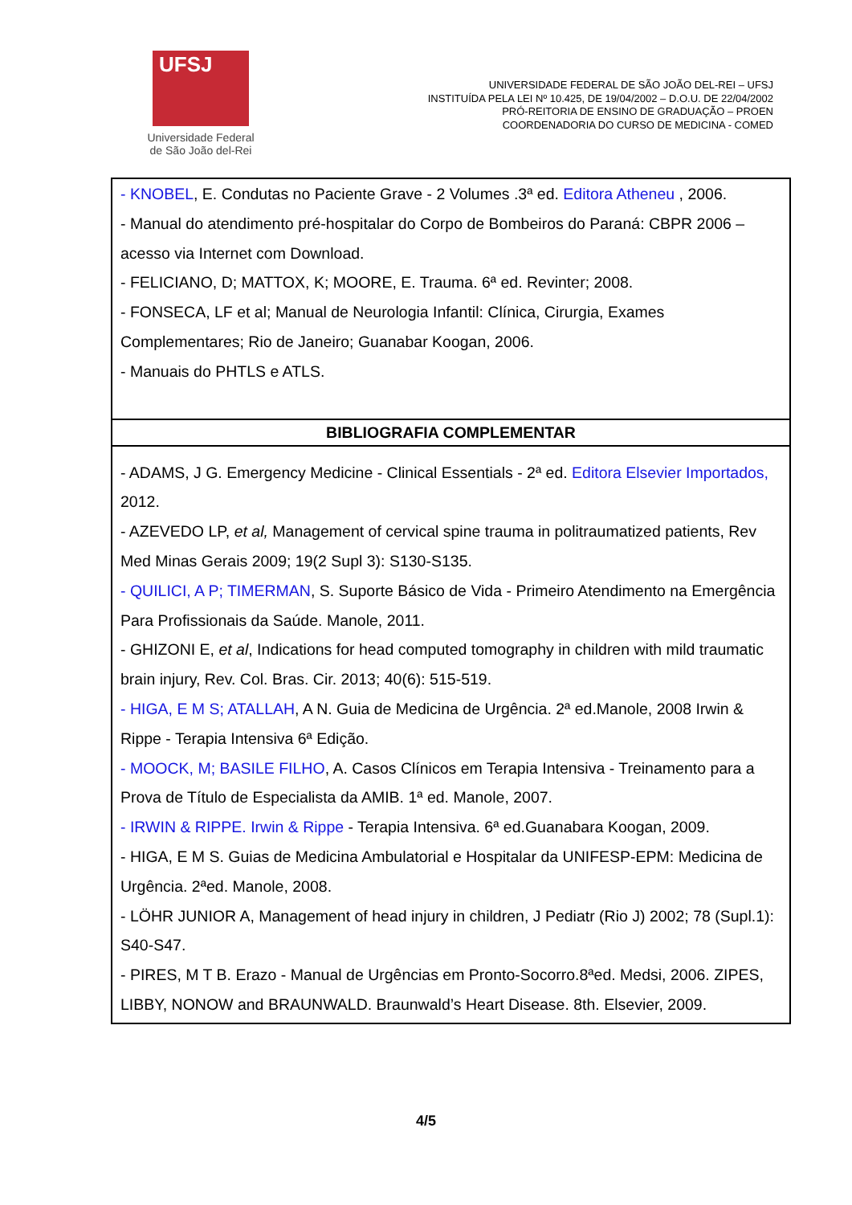UFSJ
Universidade Federal
de São João del-Rei
UNIVERSIDADE FEDERAL DE SÃO JOÃO DEL-REI – UFSJ
INSTITUÍDA PELA LEI Nº 10.425, DE 19/04/2002 – D.O.U. DE 22/04/2002
PRÓ-REITORIA DE ENSINO DE GRADUAÇÃO – PROEN
COORDENADORIA DO CURSO DE MEDICINA - COMED
| - KNOBEL , E. Condutas no Paciente Grave - 2 Volumes .3ª ed. Editora Atheneu , 2006. - Manual do atendimento pré-hospitalar do Corpo de Bombeiros do Paraná: CBPR 2006 – acesso via Internet com Download. - FELICIANO, D; MATTOX, K; MOORE, E. Trauma. 6ª ed. Revinter; 2008. - FONSECA, LF et al; Manual de Neurologia Infantil: Clínica, Cirurgia, Exames Complementares; Rio de Janeiro; Guanabar Koogan, 2006. - Manuais do PHTLS e ATLS. |
| BIBLIOGRAFIA COMPLEMENTAR |
| - ADAMS, J G. Emergency Medicine - Clinical Essentials - 2ª ed. Editora Elsevier Importados, 2012. - AZEVEDO LP, et al, Management of cervical spine trauma in politraumatized patients, Rev Med Minas Gerais 2009; 19(2 Supl 3): S130-S135. - QUILICI, A P; TIMERMAN , S. Suporte Básico de Vida - Primeiro Atendimento na Emergência Para Profissionais da Saúde. Manole, 2011. - GHIZONI E, et al , Indications for head computed tomography in children with mild traumatic brain injury, Rev. Col. Bras. Cir. 2013; 40(6): 515-519. - HIGA, E M S; ATALLAH , A N. Guia de Medicina de Urgência. 2ª ed.Manole, 2008 Irwin & Rippe - Terapia Intensiva 6ª Edição. - MOOCK, M; BASILE FILHO , A. Casos Clínicos em Terapia Intensiva - Treinamento para a Prova de Título de Especialista da AMIB. 1ª ed. Manole, 2007. - IRWIN & RIPPE. Irwin & Rippe - Terapia Intensiva. 6ª ed.Guanabara Koogan, 2009. - HIGA, E M S. Guias de Medicina Ambulatorial e Hospitalar da UNIFESP-EPM: Medicina de Urgência. 2ªed. Manole, 2008. - LÖHR JUNIOR A, Management of head injury in children, J Pediatr (Rio J) 2002; 78 (Supl.1): S40-S47. - PIRES, M T B. Erazo - Manual de Urgências em Pronto-Socorro.8ªed. Medsi, 2006. ZIPES, LIBBY, NONOW and BRAUNWALD. Braunwald’s Heart Disease. 8th. Elsevier, 2009. |
4/5